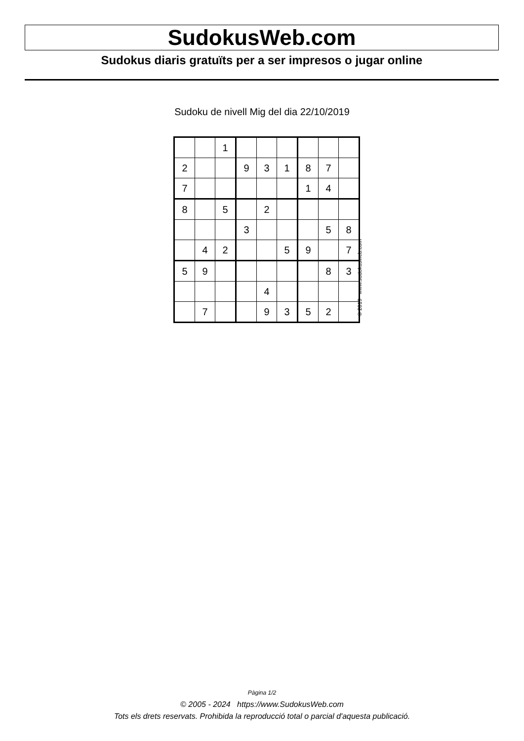SudokusWeb.com
Sudokus diaris gratuïts per a ser impresos o jugar online
Sudoku de nivell Mig del dia 22/10/2019
| | | 1 | | | | | | |
| 2 | | | 9 | 3 | 1 | 8 | 7 | |
| 7 | | | | | | 1 | 4 | |
| 8 | | 5 | | 2 | | | | |
| | | | 3 | | | | 5 | 8 |
| | 4 | 2 | | | 5 | 9 | | 7 |
| 5 | 9 | | | | | | 8 | 3 |
| | | | | 4 | | | | |
| | 7 | | | 9 | 3 | 5 | 2 | |
© 2019 www.sudokusweb.com
Pàgina 1/2
© 2005 - 2024 https://www.SudokusWeb.com
Tots els drets reservats. Prohibida la reproducció total o parcial d'aquesta publicació.